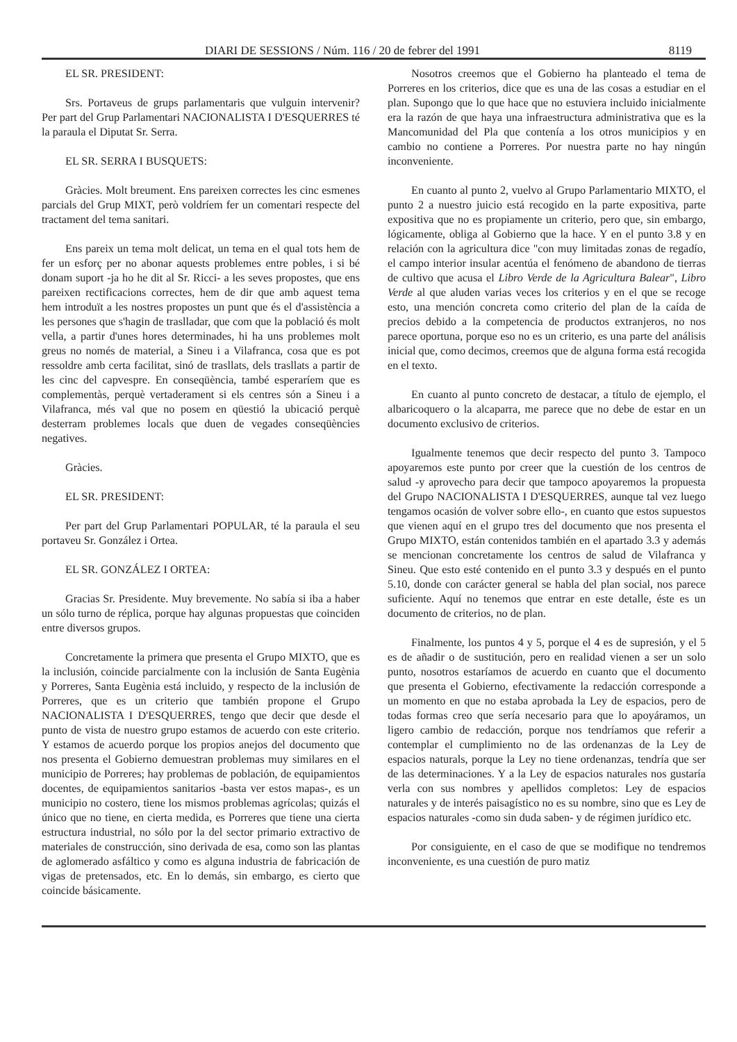DIARI DE SESSIONS / Núm. 116 / 20 de febrer del 1991 8119
EL SR. PRESIDENT:
Srs. Portaveus de grups parlamentaris que vulguin intervenir? Per part del Grup Parlamentari NACIONALISTA I D'ESQUERRES té la paraula el Diputat Sr. Serra.
EL SR. SERRA I BUSQUETS:
Gràcies. Molt breument. Ens pareixen correctes les cinc esmenes parcials del Grup MIXT, però voldríem fer un comentari respecte del tractament del tema sanitari.
Ens pareix un tema molt delicat, un tema en el qual tots hem de fer un esforç per no abonar aquests problemes entre pobles, i si bé donam suport -ja ho he dit al Sr. Ricci- a les seves propostes, que ens pareixen rectificacions correctes, hem de dir que amb aquest tema hem introduït a les nostres propostes un punt que és el d'assistència a les persones que s'hagin de traslladar, que com que la població és molt vella, a partir d'unes hores determinades, hi ha uns problemes molt greus no només de material, a Sineu i a Vilafranca, cosa que es pot ressoldre amb certa facilitat, sinó de trasllats, dels trasllats a partir de les cinc del capvespre. En conseqüència, també esperaríem que es complementàs, perquè vertaderament si els centres són a Sineu i a Vilafranca, més val que no posem en qüestió la ubicació perquè desterram problemes locals que duen de vegades conseqüències negatives.
Gràcies.
EL SR. PRESIDENT:
Per part del Grup Parlamentari POPULAR, té la paraula el seu portaveu Sr. González i Ortea.
EL SR. GONZÁLEZ I ORTEA:
Gracias Sr. Presidente. Muy brevemente. No sabía si iba a haber un sólo turno de réplica, porque hay algunas propuestas que coinciden entre diversos grupos.
Concretamente la primera que presenta el Grupo MIXTO, que es la inclusión, coincide parcialmente con la inclusión de Santa Eugènia y Porreres, Santa Eugènia está incluido, y respecto de la inclusión de Porreres, que es un criterio que también propone el Grupo NACIONALISTA I D'ESQUERRES, tengo que decir que desde el punto de vista de nuestro grupo estamos de acuerdo con este criterio. Y estamos de acuerdo porque los propios anejos del documento que nos presenta el Gobierno demuestran problemas muy similares en el municipio de Porreres; hay problemas de población, de equipamientos docentes, de equipamientos sanitarios -basta ver estos mapas-, es un municipio no costero, tiene los mismos problemas agrícolas; quizás el único que no tiene, en cierta medida, es Porreres que tiene una cierta estructura industrial, no sólo por la del sector primario extractivo de materiales de construcción, sino derivada de esa, como son las plantas de aglomerado asfáltico y como es alguna industria de fabricación de vigas de pretensados, etc. En lo demás, sin embargo, es cierto que coincide básicamente.
Nosotros creemos que el Gobierno ha planteado el tema de Porreres en los criterios, dice que es una de las cosas a estudiar en el plan. Supongo que lo que hace que no estuviera incluido inicialmente era la razón de que haya una infraestructura administrativa que es la Mancomunidad del Pla que contenía a los otros municipios y en cambio no contiene a Porreres. Por nuestra parte no hay ningún inconveniente.
En cuanto al punto 2, vuelvo al Grupo Parlamentario MIXTO, el punto 2 a nuestro juicio está recogido en la parte expositiva, parte expositiva que no es propiamente un criterio, pero que, sin embargo, lógicamente, obliga al Gobierno que la hace. Y en el punto 3.8 y en relación con la agricultura dice "con muy limitadas zonas de regadío, el campo interior insular acentúa el fenómeno de abandono de tierras de cultivo que acusa el Libro Verde de la Agricultura Balear", Libro Verde al que aluden varias veces los criterios y en el que se recoge esto, una mención concreta como criterio del plan de la caída de precios debido a la competencia de productos extranjeros, no nos parece oportuna, porque eso no es un criterio, es una parte del análisis inicial que, como decimos, creemos que de alguna forma está recogida en el texto.
En cuanto al punto concreto de destacar, a título de ejemplo, el albaricoquero o la alcaparra, me parece que no debe de estar en un documento exclusivo de criterios.
Igualmente tenemos que decir respecto del punto 3. Tampoco apoyaremos este punto por creer que la cuestión de los centros de salud -y aprovecho para decir que tampoco apoyaremos la propuesta del Grupo NACIONALISTA I D'ESQUERRES, aunque tal vez luego tengamos ocasión de volver sobre ello-, en cuanto que estos supuestos que vienen aquí en el grupo tres del documento que nos presenta el Grupo MIXTO, están contenidos también en el apartado 3.3 y además se mencionan concretamente los centros de salud de Vilafranca y Sineu. Que esto esté contenido en el punto 3.3 y después en el punto 5.10, donde con carácter general se habla del plan social, nos parece suficiente. Aquí no tenemos que entrar en este detalle, éste es un documento de criterios, no de plan.
Finalmente, los puntos 4 y 5, porque el 4 es de supresión, y el 5 es de añadir o de sustitución, pero en realidad vienen a ser un solo punto, nosotros estaríamos de acuerdo en cuanto que el documento que presenta el Gobierno, efectivamente la redacción corresponde a un momento en que no estaba aprobada la Ley de espacios, pero de todas formas creo que sería necesario para que lo apoyáramos, un ligero cambio de redacción, porque nos tendríamos que referir a contemplar el cumplimiento no de las ordenanzas de la Ley de espacios naturals, porque la Ley no tiene ordenanzas, tendría que ser de las determinaciones. Y a la Ley de espacios naturales nos gustaría verla con sus nombres y apellidos completos: Ley de espacios naturales y de interés paisagístico no es su nombre, sino que es Ley de espacios naturales -como sin duda saben- y de régimen jurídico etc.
Por consiguiente, en el caso de que se modifique no tendremos inconveniente, es una cuestión de puro matiz